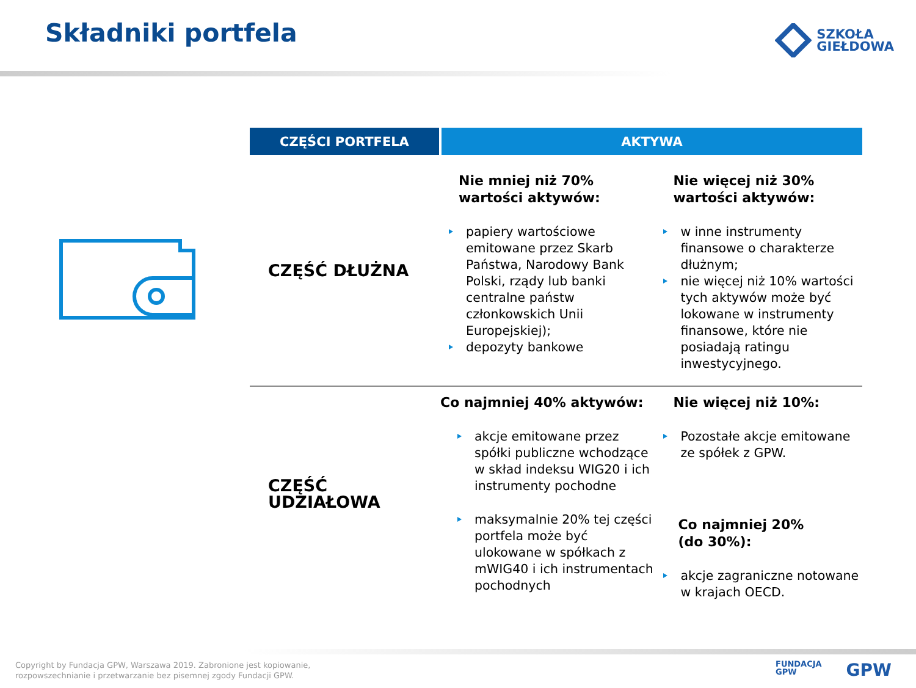Składniki portfela
SZKOŁA
GIEŁDOWA
| CZĘŚCI PORTFELA | AKTYWA | |
| --- | --- | --- |
| CZĘŚĆ DŁUŻNA | Nie mniej niż 70% wartości aktywów: papiery wartościowe emitowane przez Skarb Państwa, Narodowy Bank Polski, rządy lub banki centralne państw członkowskich Unii Europejskiej); depozyty bankowe | Nie więcej niż 30% wartości aktywów: w inne instrumenty finansowe o charakterze dłużnym; nie więcej niż 10% wartości tych aktywów może być lokowane w instrumenty finansowe, które nie posiadają ratingu inwestycyjnego. |
| CZĘŚĆ UDZIAŁOWA | Co najmniej 40% aktywów: akcje emitowane przez spółki publiczne wchodzące w skład indeksu WIG20 i ich instrumenty pochodne maksymalnie 20% tej części portfela może być ulokowane w spółkach z mWIG40 i ich instrumentach pochodnych | Nie więcej niż 10%: Pozostałe akcje emitowane ze spółek z GPW. Co najmniej 20% (do 30%): akcje zagraniczne notowane w krajach OECD. |
Copyright by Fundacja GPW, Warszawa 2019. Zabronione jest kopiowanie,
rozpowszechnianie i przetwarzanie bez pisemnej zgody Fundacji GPW.
FUNDACJA
GPW
GPW